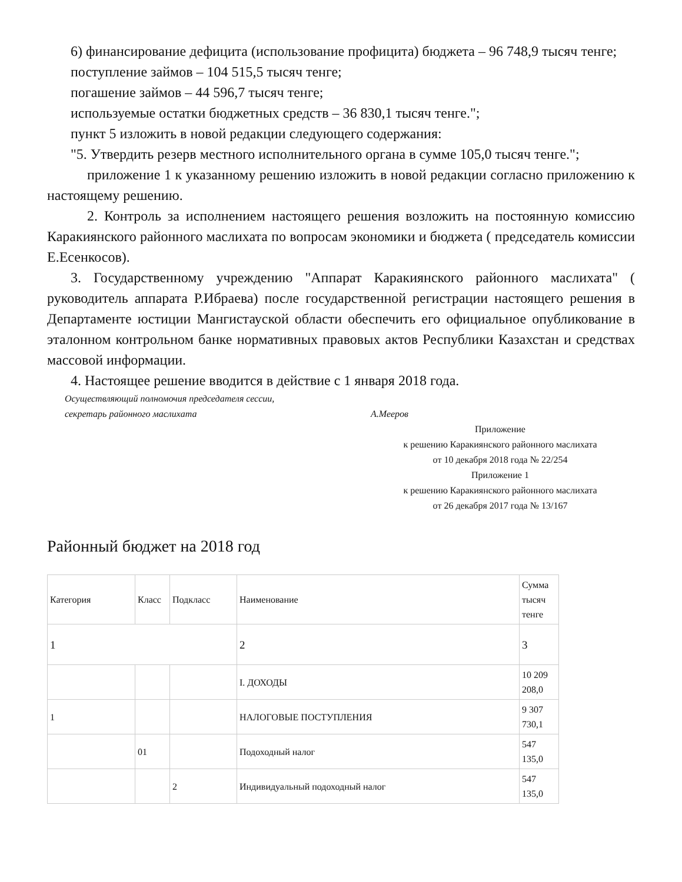6) финансирование дефицита (использование профицита) бюджета – 96 748,9 тысяч тенге;
поступление займов – 104 515,5 тысяч тенге;
погашение займов – 44 596,7 тысяч тенге;
используемые остатки бюджетных средств – 36 830,1 тысяч тенге.";
пункт 5 изложить в новой редакции следующего содержания:
"5. Утвердить резерв местного исполнительного органа в сумме 105,0 тысяч тенге.";
приложение 1 к указанному решению изложить в новой редакции согласно приложению к настоящему решению.
2. Контроль за исполнением настоящего решения возложить на постоянную комиссию Каракиянского районного маслихата по вопросам экономики и бюджета ( председатель комиссии Е.Есенкосов).
3. Государственному учреждению "Аппарат Каракиянского районного маслихата" ( руководитель аппарата Р.Ибраева) после государственной регистрации настоящего решения в Департаменте юстиции Мангистауской области обеспечить его официальное опубликование в эталонном контрольном банке нормативных правовых актов Республики Казахстан и средствах массовой информации.
4. Настоящее решение вводится в действие с 1 января 2018 года.
Осуществляющий полномочия председателя сессии,
секретарь районного маслихата А.Мееров
Приложение
к решению Каракиянского районного маслихата
от 10 декабря 2018 года № 22/254
Приложение 1
к решению Каракиянского районного маслихата
от 26 декабря 2017 года № 13/167
Районный бюджет на 2018 год
| Категория | Класс | Подкласс | Наименование | Сумма тысяч тенге |
| --- | --- | --- | --- | --- |
| 1 | | | 2 | 3 |
| | | | I. ДОХОДЫ | 10 209 208,0 |
| 1 | | | НАЛОГОВЫЕ ПОСТУПЛЕНИЯ | 9 307 730,1 |
| | 01 | | Подоходный налог | 547 135,0 |
| | | 2 | Индивидуальный подоходный налог | 547 135,0 |